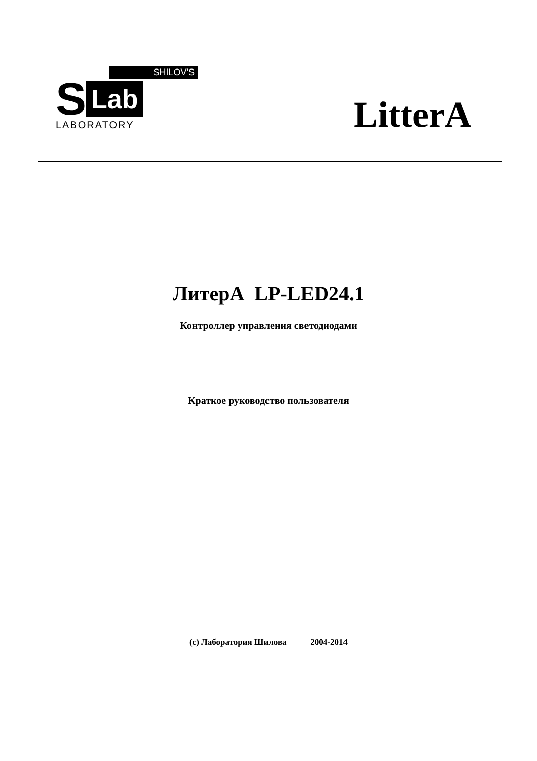SHILOV'S
S Lab
LABORATORY
LitterA
ЛитерА LP-LED24.1
Контроллер управления светодиодами
Краткое руководство пользователя
(c) Лаборатория Шилова 2004-2014